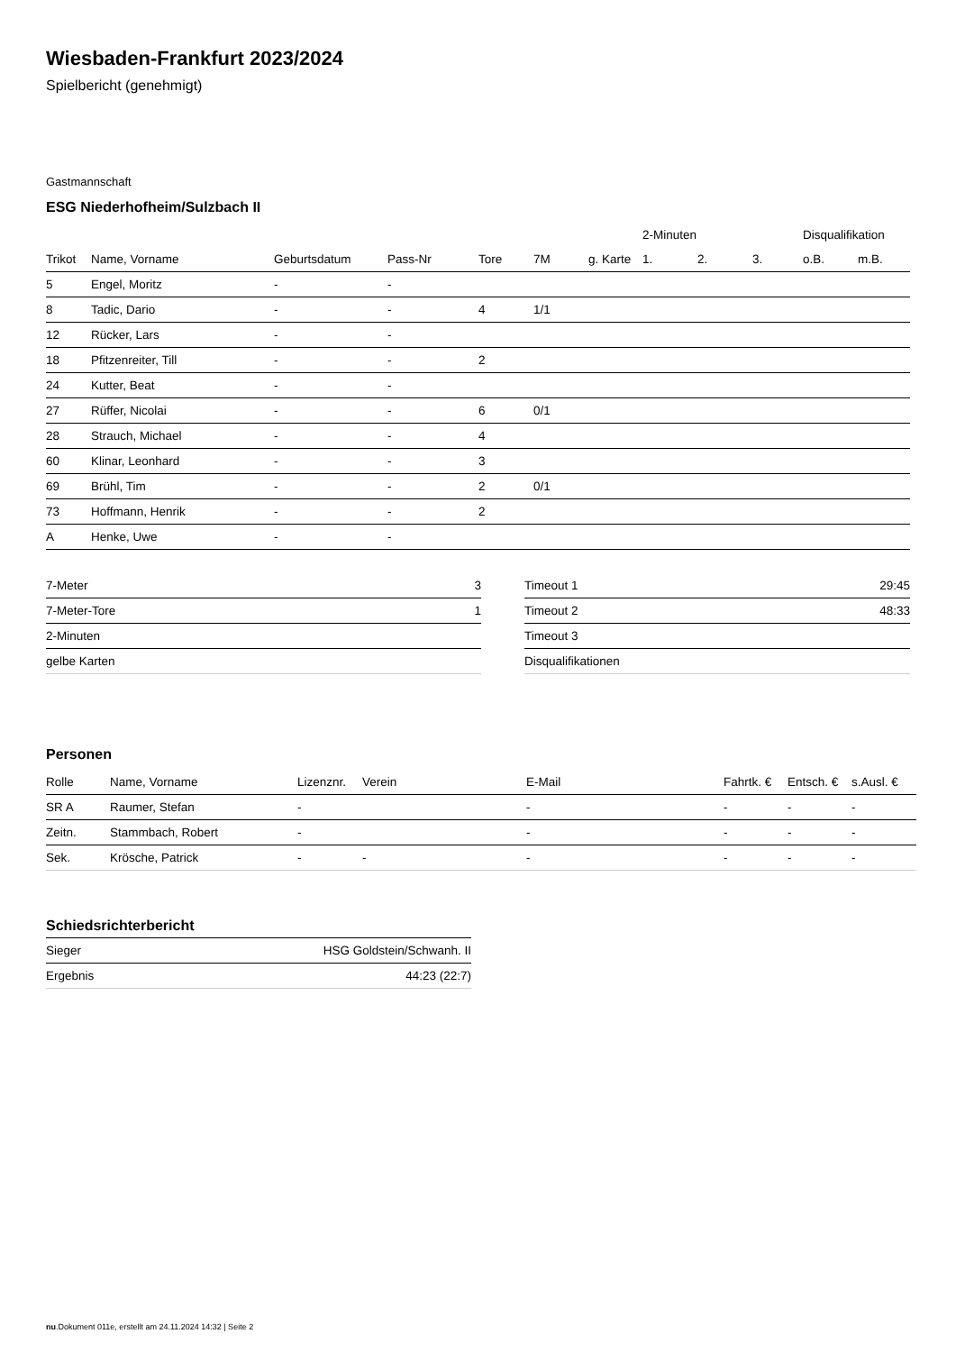Wiesbaden-Frankfurt 2023/2024
Spielbericht (genehmigt)
Gastmannschaft
ESG Niederhofheim/Sulzbach II
| | | | | | | | 2-Minuten | | | Disqualifikation | |
| --- | --- | --- | --- | --- | --- | --- | --- | --- | --- | --- | --- |
| Trikot | Name, Vorname | Geburtsdatum | Pass-Nr | Tore | 7M | g. Karte | 1. | 2. | 3. | o.B. | m.B. |
| 5 | Engel, Moritz | - | - | | | | | | | | |
| 8 | Tadic, Dario | - | - | 4 | 1/1 | | | | | | |
| 12 | Rücker, Lars | - | - | | | | | | | | |
| 18 | Pfitzenreiter, Till | - | - | 2 | | | | | | | |
| 24 | Kutter, Beat | - | - | | | | | | | | |
| 27 | Rüffer, Nicolai | - | - | 6 | 0/1 | | | | | | |
| 28 | Strauch, Michael | - | - | 4 | | | | | | | |
| 60 | Klinar, Leonhard | - | - | 3 | | | | | | | |
| 69 | Brühl, Tim | - | - | 2 | 0/1 | | | | | | |
| 73 | Hoffmann, Henrik | - | - | 2 | | | | | | | |
| A | Henke, Uwe | - | - | | | | | | | | |
| 7-Meter | 3 |
| 7-Meter-Tore | 1 |
| 2-Minuten | |
| gelbe Karten | |
| Timeout 1 | 29:45 |
| Timeout 2 | 48:33 |
| Timeout 3 | |
| Disqualifikationen | |
Personen
| Rolle | Name, Vorname | Lizenznr. | Verein | E-Mail | Fahrtk. € | Entsch. € | s.Ausl. € |
| --- | --- | --- | --- | --- | --- | --- | --- |
| SR A | Raumer, Stefan | - | | - | - | - | - |
| Zeitn. | Stammbach, Robert | - | | - | - | - | - |
| Sek. | Krösche, Patrick | - | - | - | - | - | - |
Schiedsrichterbericht
| Sieger | HSG Goldstein/Schwanh. II |
| Ergebnis | 44:23 (22:7) |
nu.Dokument 011e, erstellt am 24.11.2024 14:32 | Seite 2